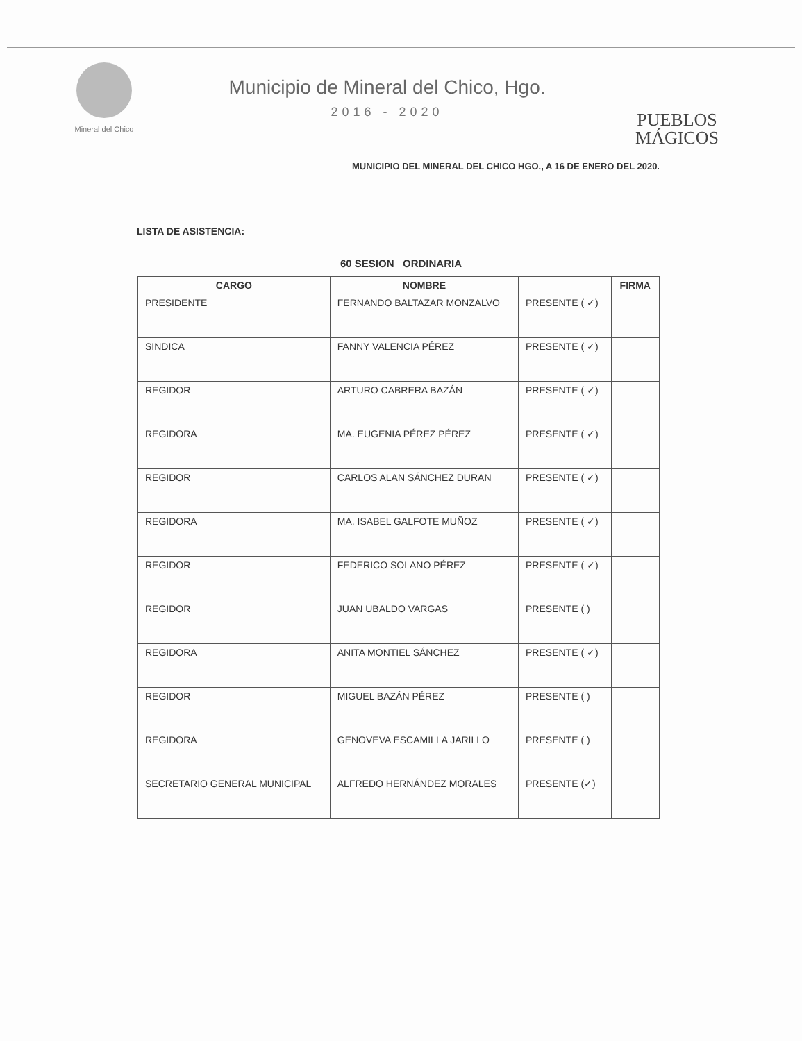Mineral del Chico
Municipio de Mineral del Chico, Hgo.
2016 - 2020
PUEBLOS
MÁGICOS
MUNICIPIO DEL MINERAL DEL CHICO HGO., A 16 DE ENERO DEL 2020.
LISTA DE ASISTENCIA:
60 SESION ORDINARIA
| CARGO | NOMBRE | | FIRMA |
| --- | --- | --- | --- |
| PRESIDENTE | FERNANDO BALTAZAR MONZALVO | PRESENTE ( ✓) | |
| SINDICA | FANNY VALENCIA PÉREZ | PRESENTE ( ✓) | |
| REGIDOR | ARTURO CABRERA BAZÁN | PRESENTE ( ✓) | |
| REGIDORA | MA. EUGENIA PÉREZ PÉREZ | PRESENTE ( ✓) | |
| REGIDOR | CARLOS ALAN SÁNCHEZ DURAN | PRESENTE ( ✓) | |
| REGIDORA | MA. ISABEL GALFOTE MUÑOZ | PRESENTE ( ✓) | |
| REGIDOR | FEDERICO SOLANO PÉREZ | PRESENTE ( ✓) | |
| REGIDOR | JUAN UBALDO VARGAS | PRESENTE ( ) | |
| REGIDORA | ANITA MONTIEL SÁNCHEZ | PRESENTE ( ✓) | |
| REGIDOR | MIGUEL BAZÁN PÉREZ | PRESENTE ( ) | |
| REGIDORA | GENOVEVA ESCAMILLA JARILLO | PRESENTE ( ) | |
| SECRETARIO GENERAL MUNICIPAL | ALFREDO HERNÁNDEZ MORALES | PRESENTE (✓) | |